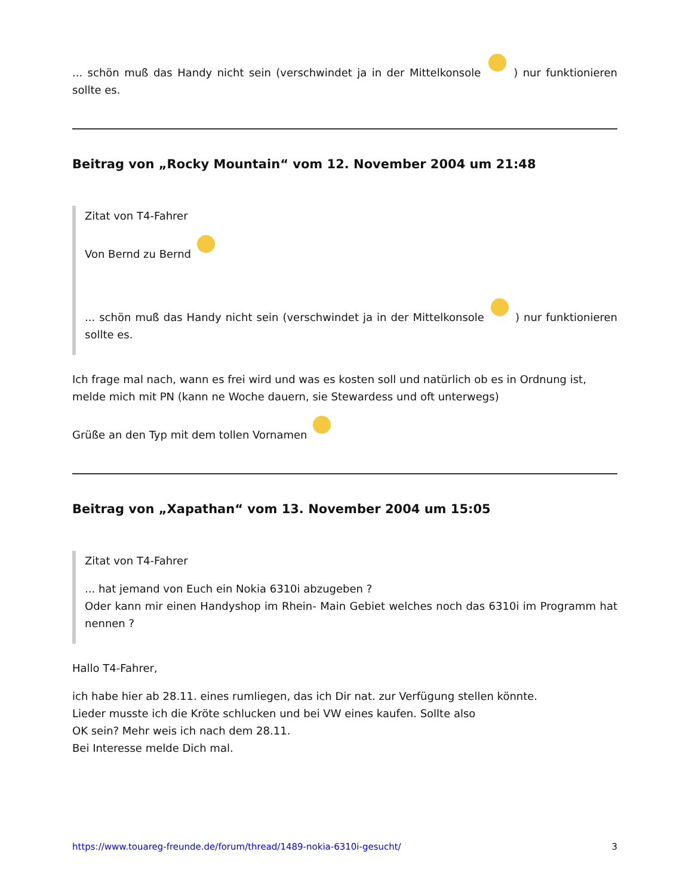... schön muß das Handy nicht sein (verschwindet ja in der Mittelkonsole ) nur funktionieren sollte es.
Beitrag von „Rocky Mountain“ vom 12. November 2004 um 21:48
Zitat von T4-Fahrer
Von Bernd zu Bernd
... schön muß das Handy nicht sein (verschwindet ja in der Mittelkonsole ) nur funktionieren sollte es.
Ich frage mal nach, wann es frei wird und was es kosten soll und natürlich ob es in Ordnung ist, melde mich mit PN (kann ne Woche dauern, sie Stewardess und oft unterwegs)
Grüße an den Typ mit dem tollen Vornamen
Beitrag von „Xapathan“ vom 13. November 2004 um 15:05
Zitat von T4-Fahrer
... hat jemand von Euch ein Nokia 6310i abzugeben ?
Oder kann mir einen Handyshop im Rhein- Main Gebiet welches noch das 6310i im Programm hat nennen ?
Hallo T4-Fahrer,
ich habe hier ab 28.11. eines rumliegen, das ich Dir nat. zur Verfügung stellen könnte.
Lieder musste ich die Kröte schlucken und bei VW eines kaufen. Sollte also
OK sein? Mehr weis ich nach dem 28.11.
Bei Interesse melde Dich mal.
https://www.touareg-freunde.de/forum/thread/1489-nokia-6310i-gesucht/ 3